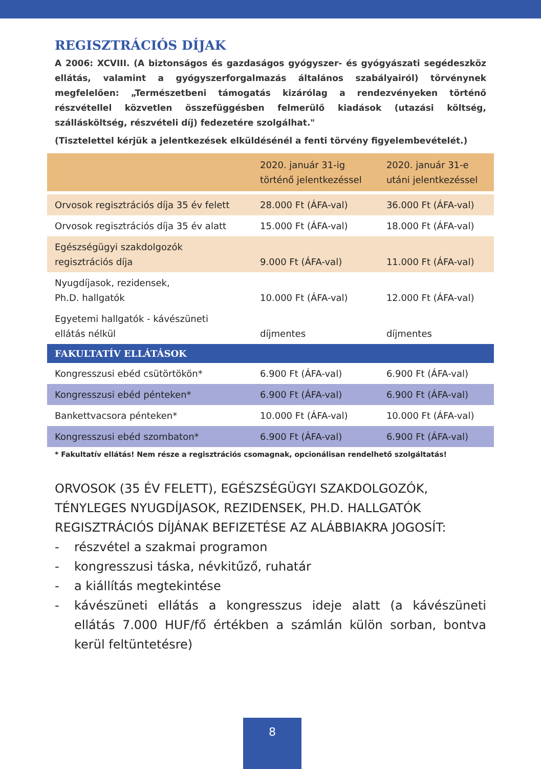REGISZTRÁCIÓS DÍJAK
A 2006: XCVIII. (A biztonságos és gazdaságos gyógyszer- és gyógyászati segédeszköz ellátás, valamint a gyógyszerforgalmazás általános szabályairól) törvénynek megfelelően: „Természetbeni támogatás kizárólag a rendezvényeken történő részvétellel közvetlen összefüggésben felmerülő kiadások (utazási költség, szállásköltség, részvételi díj) fedezetére szolgálhat."
(Tisztelettel kérjük a jelentkezések elküldésénél a fenti törvény figyelembevételét.)
| | 2020. január 31-ig történő jelentkezéssel | 2020. január 31-e utáni jelentkezéssel |
| --- | --- | --- |
| Orvosok regisztrációs díja 35 év felett | 28.000 Ft (ÁFA-val) | 36.000 Ft (ÁFA-val) |
| Orvosok regisztrációs díja 35 év alatt | 15.000 Ft (ÁFA-val) | 18.000 Ft (ÁFA-val) |
| Egészségügyi szakdolgozók regisztrációs díja | 9.000 Ft (ÁFA-val) | 11.000 Ft (ÁFA-val) |
| Nyugdíjasok, rezidensek, Ph.D. hallgatók | 10.000 Ft (ÁFA-val) | 12.000 Ft (ÁFA-val) |
| Egyetemi hallgatók - kávészüneti ellátás nélkül | díjmentes | díjmentes |
| FAKULTATÍV ELLÁTÁSOK | | |
| Kongresszusi ebéd csütörtökön* | 6.900 Ft (ÁFA-val) | 6.900 Ft (ÁFA-val) |
| Kongresszusi ebéd pénteken* | 6.900 Ft (ÁFA-val) | 6.900 Ft (ÁFA-val) |
| Bankettvacsora pénteken* | 10.000 Ft (ÁFA-val) | 10.000 Ft (ÁFA-val) |
| Kongresszusi ebéd szombaton* | 6.900 Ft (ÁFA-val) | 6.900 Ft (ÁFA-val) |
* Fakultatív ellátás! Nem része a regisztrációs csomagnak, opcionálisan rendelhető szolgáltatás!
ORVOSOK (35 ÉV FELETT), EGÉSZSÉGÜGYI SZAKDOLGOZÓK, TÉNYLEGES NYUGDÍJASOK, REZIDENSEK, PH.D. HALLGATÓK REGISZTRÁCIÓS DÍJÁNAK BEFIZETÉSE AZ ALÁBBIAKRA JOGOSÍT:
- részvétel a szakmai programon
- kongresszusi táska, névkitűző, ruhatár
- a kiállítás megtekintése
- kávészüneti ellátás a kongresszus ideje alatt (a kávészüneti ellátás 7.000 HUF/fő értékben a számlán külön sorban, bontva kerül feltüntetésre)
8